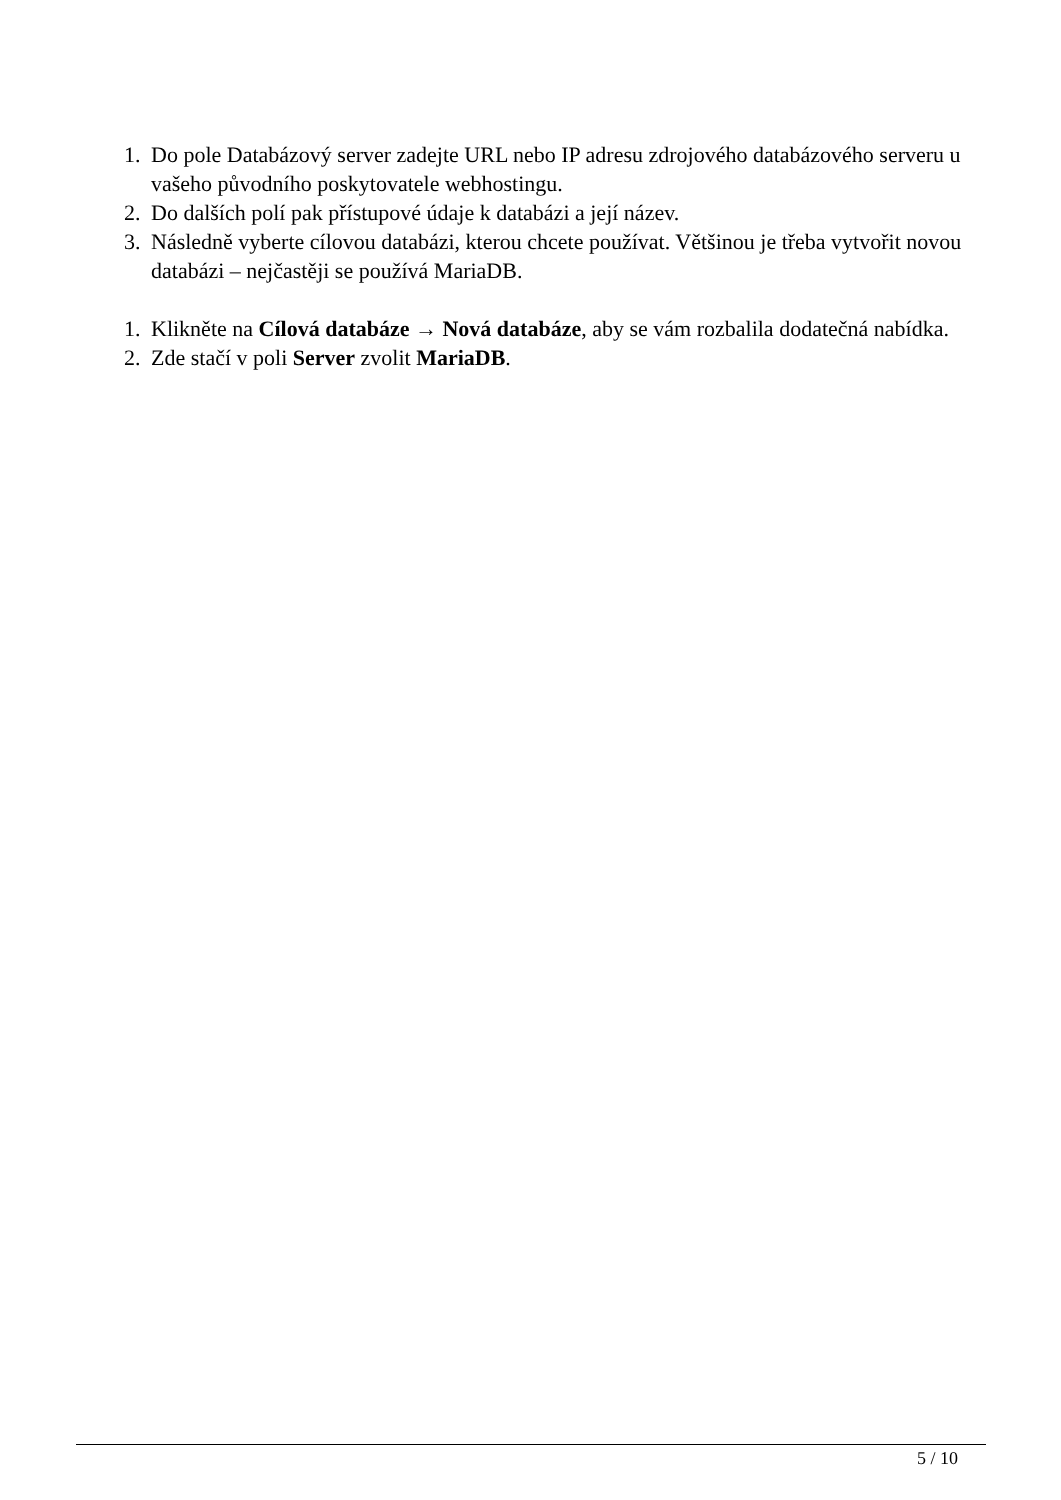1. Do pole Databázový server zadejte URL nebo IP adresu zdrojového databázového serveru u vašeho původního poskytovatele webhostingu.
2. Do dalších polí pak přístupové údaje k databázi a její název.
3. Následně vyberte cílovou databázi, kterou chcete používat. Většinou je třeba vytvořit novou databázi – nejčastěji se používá MariaDB.
1. Klikněte na Cílová databáze → Nová databáze, aby se vám rozbalila dodatečná nabídka.
2. Zde stačí v poli Server zvolit MariaDB.
5 / 10